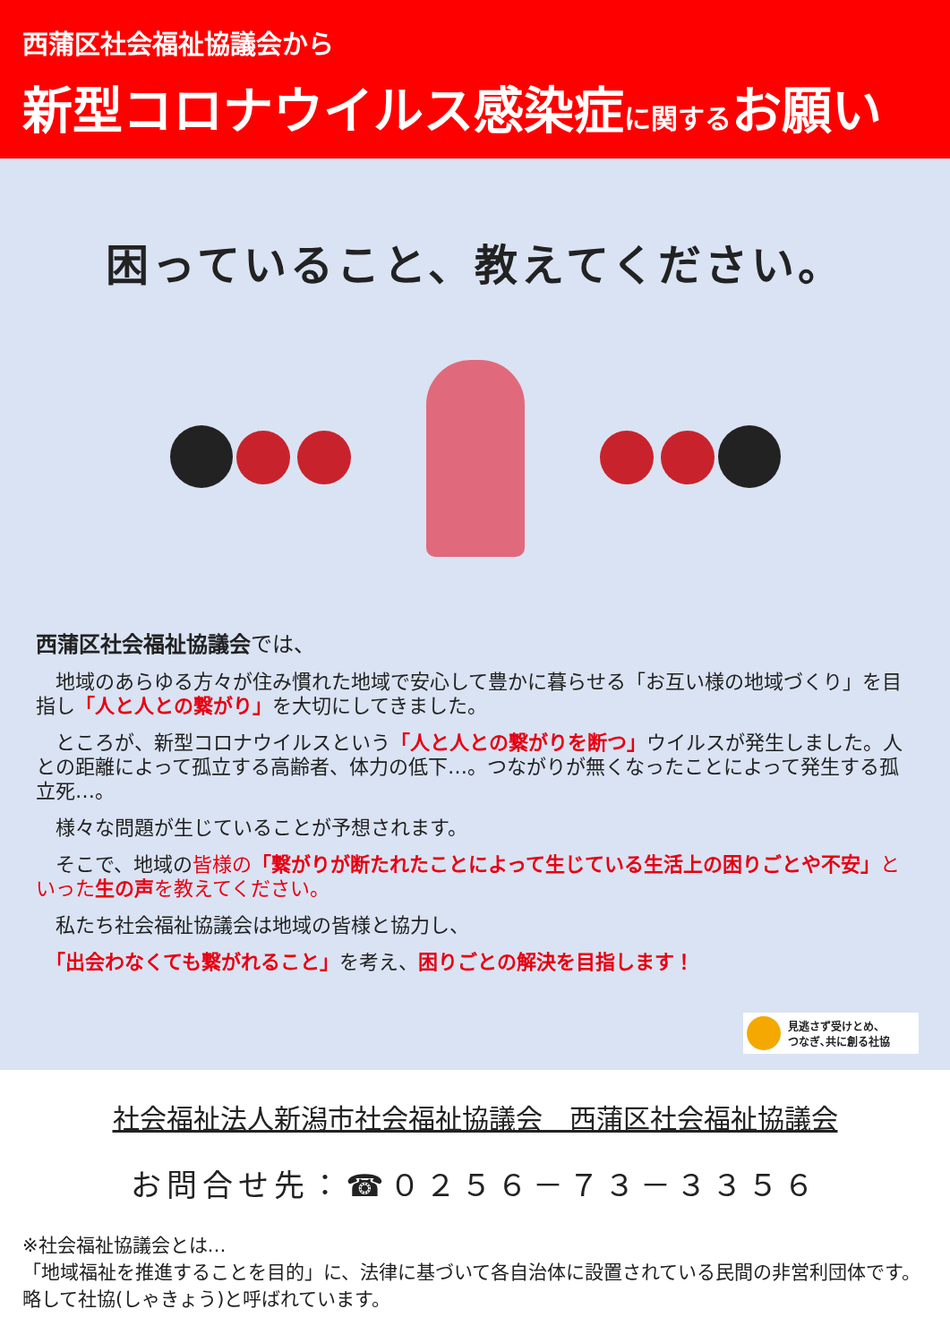西蒲区社会福祉協議会から
新型コロナウイルス感染症に関するお願い
困っていること、教えてください。
西蒲区社会福祉協議会では、
　地域のあらゆる方々が住み慣れた地域で安心して豊かに暮らせる「お互い様の地域づくり」を目指し「人と人との繋がり」を大切にしてきました。
　ところが、新型コロナウイルスという「人と人との繋がりを断つ」ウイルスが発生しました。人との距離によって孤立する高齢者、体力の低下…。つながりが無くなったことによって発生する孤立死…。
　様々な問題が生じていることが予想されます。
　そこで、地域の皆様の「繋がりが断たれたことによって生じている生活上の困りごとや不安」といった 生の声 を教えてください。
　私たち社会福祉協議会は地域の皆様と協力し、
　「出会わなくても繋がれること」を考え、困りごとの解決を目指します！
見逃さず受けとめ、
つなぎ､共に創る社協
社会福祉法人新潟市社会福祉協議会　西蒲区社会福祉協議会
お問合せ先：☎０２５６－７３－３３５６
※社会福祉協議会とは…
「地域福祉を推進することを目的」に、法律に基づいて各自治体に設置されている民間の非営利団体です。略して社協(しゃきょう)と呼ばれています。